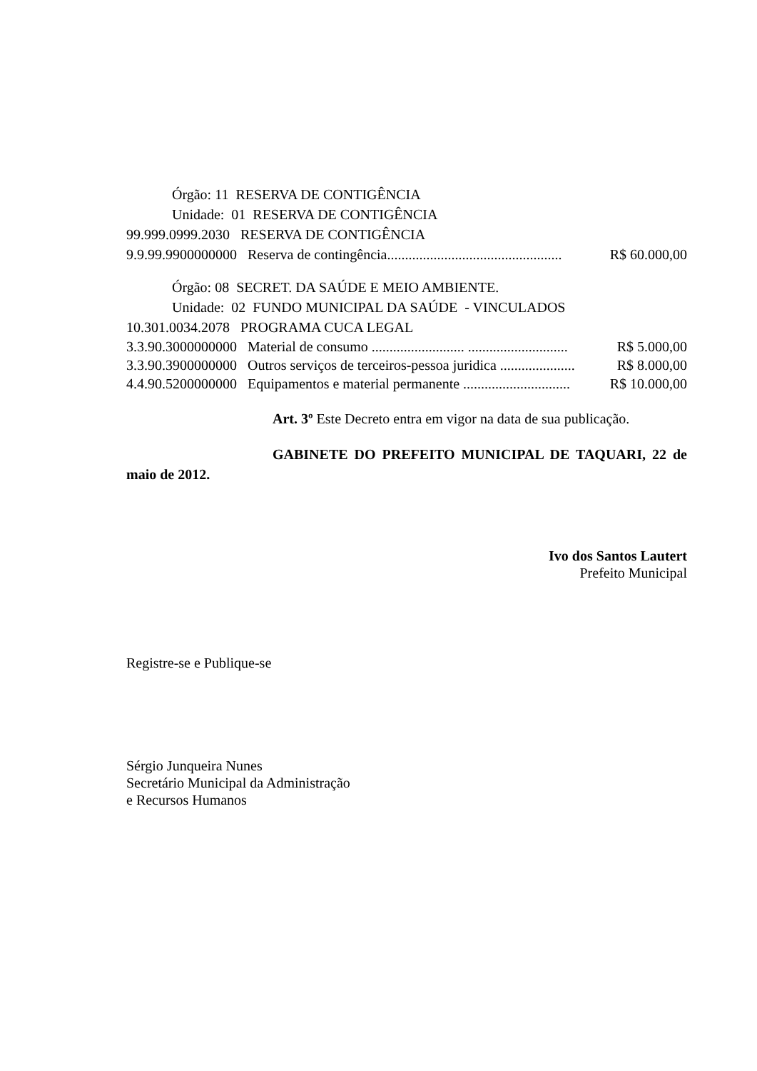Órgão: 11 RESERVA DE CONTIGÊNCIA
Unidade: 01 RESERVA DE CONTIGÊNCIA
99.999.0999.2030 RESERVA DE CONTIGÊNCIA
9.9.99.9900000000 Reserva de contingência................................................. R$ 60.000,00
Órgão: 08 SECRET. DA SAÚDE E MEIO AMBIENTE.
Unidade: 02 FUNDO MUNICIPAL DA SAÚDE - VINCULADOS
10.301.0034.2078 PROGRAMA CUCA LEGAL
3.3.90.3000000000 Material de consumo .......................... ............................ R$ 5.000,00
3.3.90.3900000000 Outros serviços de terceiros-pessoa juridica ..................... R$ 8.000,00
4.4.90.5200000000 Equipamentos e material permanente .............................. R$ 10.000,00
Art. 3º Este Decreto entra em vigor na data de sua publicação.
GABINETE DO PREFEITO MUNICIPAL DE TAQUARI, 22 de maio de 2012.
Ivo dos Santos Lautert
Prefeito Municipal
Registre-se e Publique-se
Sérgio Junqueira Nunes
Secretário Municipal da Administração
e Recursos Humanos